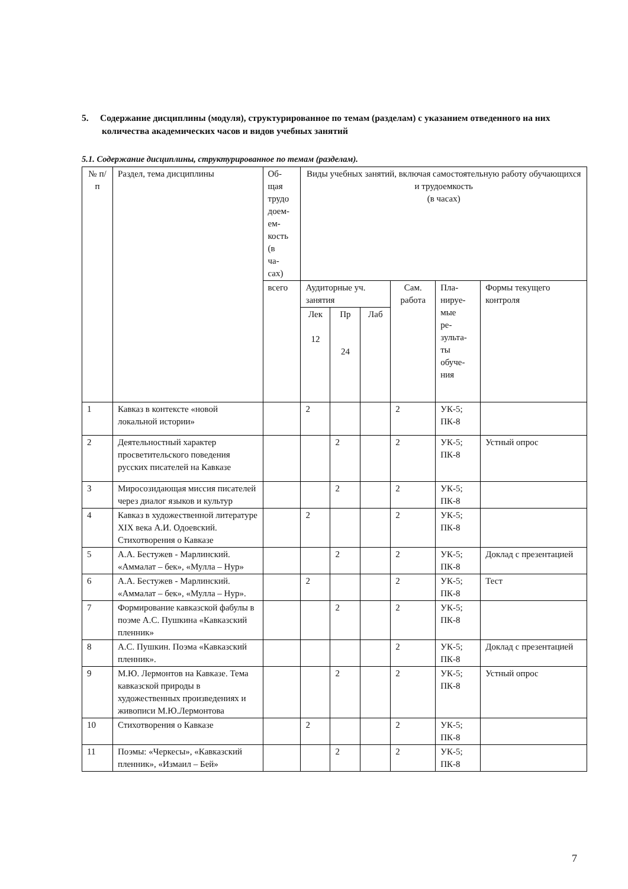5. Содержание дисциплины (модуля), структурированное по темам (разделам) с указанием отведенного на них количества академических часов и видов учебных занятий
5.1. Содержание дисциплины, структурированное по темам (разделам).
| № п/п | Раздел, тема дисциплины | Об- щая трудо доем- ем- кость (в ча- сах) | Виды учебных занятий, включая самостоятельную работу обучающихся и трудоемкость (в часах) | | | | | |
| | | всего | Аудиторные уч. занятия | | | Сам. работа | Пла- нируе- мые ре- зульта- ты обуче- ния | Формы текущего контроля |
| | | | Лек 12 | Пр 24 | Лаб | | | |
| 1 | Кавказ в контексте «новой локальной истории» | | 2 | | | 2 | УК-5; ПК-8 | |
| 2 | Деятельностный характер просветительского поведения русских писателей на Кавказе | | | 2 | | 2 | УК-5; ПК-8 | Устный опрос |
| 3 | Миросозидающая миссия писателей через диалог языков и культур | | | 2 | | 2 | УК-5; ПК-8 | |
| 4 | Кавказ в художественной литературе XIX века А.И. Одоевский. Стихотворения о Кавказе | | 2 | | | 2 | УК-5; ПК-8 | |
| 5 | А.А. Бестужев - Марлинский. «Аммалат – бек», «Мулла – Нур» | | | 2 | | 2 | УК-5; ПК-8 | Доклад с презентацией |
| 6 | А.А. Бестужев - Марлинский. «Аммалат – бек», «Мулла – Нур». | | 2 | | | 2 | УК-5; ПК-8 | Тест |
| 7 | Формирование кавказской фабулы в поэме А.С. Пушкина «Кавказский пленник» | | | 2 | | 2 | УК-5; ПК-8 | |
| 8 | А.С. Пушкин. Поэма «Кавказский пленник». | | | | | 2 | УК-5; ПК-8 | Доклад с презентацией |
| 9 | М.Ю. Лермонтов на Кавказе. Тема кавказской природы в художественных произведениях и живописи М.Ю.Лермонтова | | | 2 | | 2 | УК-5; ПК-8 | Устный опрос |
| 10 | Стихотворения о Кавказе | | 2 | | | 2 | УК-5; ПК-8 | |
| 11 | Поэмы: «Черкесы», «Кавказский пленник», «Измаил – Бей» | | | 2 | | 2 | УК-5; ПК-8 | |
7